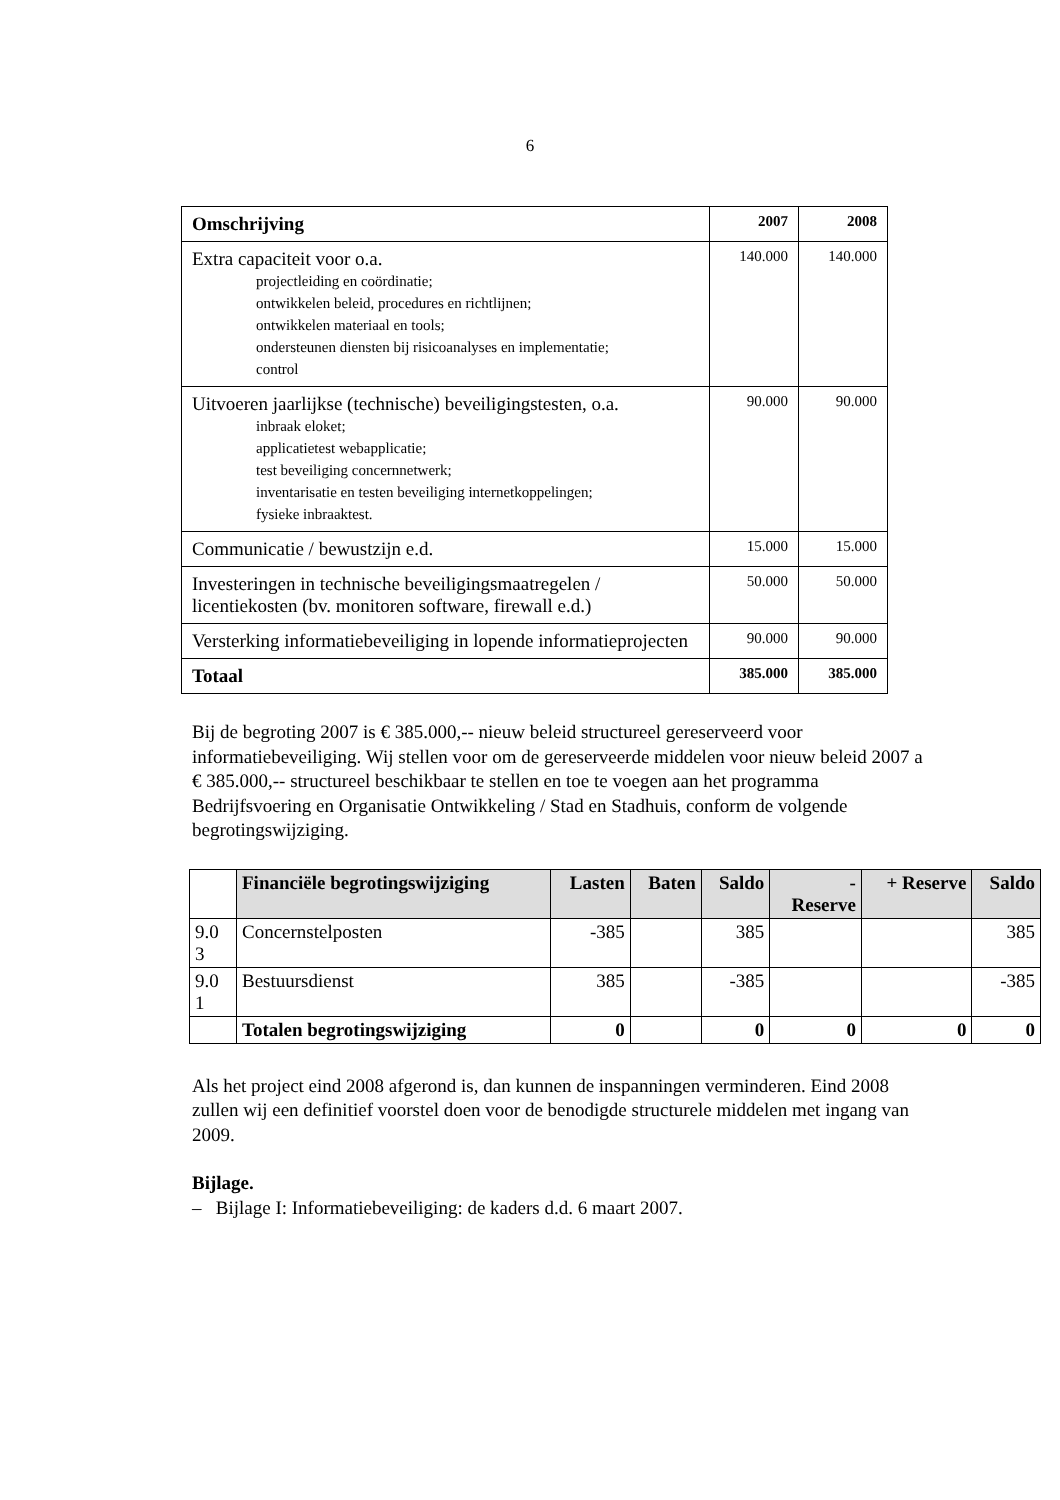6
| Omschrijving | 2007 | 2008 |
| --- | --- | --- |
| Extra capaciteit voor o.a. projectleiding en coördinatie; ontwikkelen beleid, procedures en richtlijnen; ontwikkelen materiaal en tools; ondersteunen diensten bij risicoanalyses en implementatie; control | 140.000 | 140.000 |
| Uitvoeren jaarlijkse (technische) beveiligingstesten, o.a. inbraak eloket; applicatietest webapplicatie; test beveiliging concernnetwerk; inventarisatie en testen beveiliging internetkoppelingen; fysieke inbraaktest. | 90.000 | 90.000 |
| Communicatie / bewustzijn e.d. | 15.000 | 15.000 |
| Investeringen in technische beveiligingsmaatregelen / licentiekosten (bv. monitoren software, firewall e.d.) | 50.000 | 50.000 |
| Versterking informatiebeveiliging in lopende informatieprojecten | 90.000 | 90.000 |
| Totaal | 385.000 | 385.000 |
Bij de begroting 2007 is € 385.000,-- nieuw beleid structureel gereserveerd voor informatiebeveiliging. Wij stellen voor om de gereserveerde middelen voor nieuw beleid 2007 a € 385.000,-- structureel beschikbaar te stellen en toe te voegen aan het programma Bedrijfsvoering en Organisatie Ontwikkeling / Stad en Stadhuis, conform de volgende begrotingswijziging.
| | Financiële begrotingswijziging | Lasten | Baten | Saldo | - Reserve | + Reserve | Saldo |
| 9.0 3 | Concernstelposten | -385 | | 385 | | | 385 |
| 9.0 1 | Bestuursdienst | 385 | | -385 | | | -385 |
| | Totalen begrotingswijziging | 0 | | 0 | 0 | 0 | 0 |
Als het project eind 2008 afgerond is, dan kunnen de inspanningen verminderen. Eind 2008 zullen wij een definitief voorstel doen voor de benodigde structurele middelen met ingang van 2009.
Bijlage.
– Bijlage I: Informatiebeveiliging: de kaders d.d. 6 maart 2007.